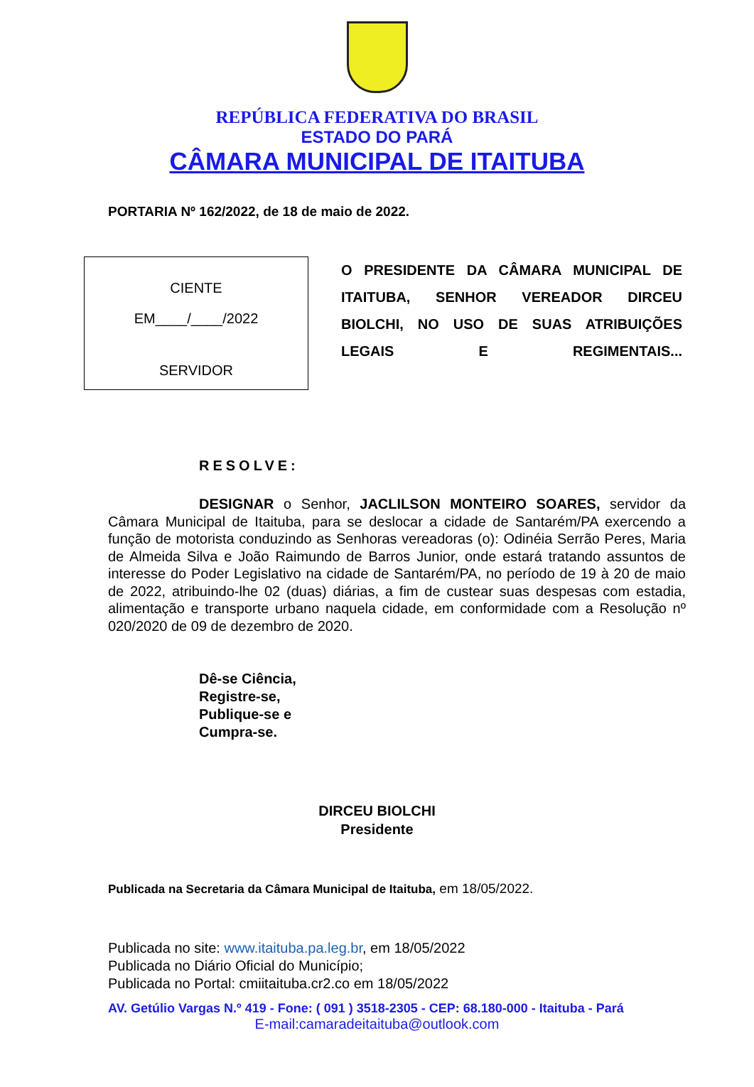REPÚBLICA FEDERATIVA DO BRASIL
ESTADO DO PARÁ
CÂMARA MUNICIPAL DE ITAITUBA
PORTARIA Nº 162/2022, de 18 de maio de 2022.
CIENTE
EM____/____/2022
SERVIDOR
O PRESIDENTE DA CÂMARA MUNICIPAL DE ITAITUBA, SENHOR VEREADOR DIRCEU BIOLCHI, NO USO DE SUAS ATRIBUIÇÕES LEGAIS E REGIMENTAIS...
RESOLVE:
DESIGNAR o Senhor, JACLILSON MONTEIRO SOARES, servidor da Câmara Municipal de Itaituba, para se deslocar a cidade de Santarém/PA exercendo a função de motorista conduzindo as Senhoras vereadoras (o): Odinéia Serrão Peres, Maria de Almeida Silva e João Raimundo de Barros Junior, onde estará tratando assuntos de interesse do Poder Legislativo na cidade de Santarém/PA, no período de 19 à 20 de maio de 2022, atribuindo-lhe 02 (duas) diárias, a fim de custear suas despesas com estadia, alimentação e transporte urbano naquela cidade, em conformidade com a Resolução nº 020/2020 de 09 de dezembro de 2020.
Dê-se Ciência,
Registre-se,
Publique-se e
Cumpra-se.
DIRCEU BIOLCHI
Presidente
Publicada na Secretaria da Câmara Municipal de Itaituba, em 18/05/2022.
Publicada no site: www.itaituba.pa.leg.br, em 18/05/2022
Publicada no Diário Oficial do Município;
Publicada no Portal: cmiitaituba.cr2.co em 18/05/2022
AV. Getúlio Vargas N.º 419 - Fone: ( 091 ) 3518-2305 - CEP: 68.180-000 - Itaituba - Pará
E-mail:camaradeitaituba@outlook.com